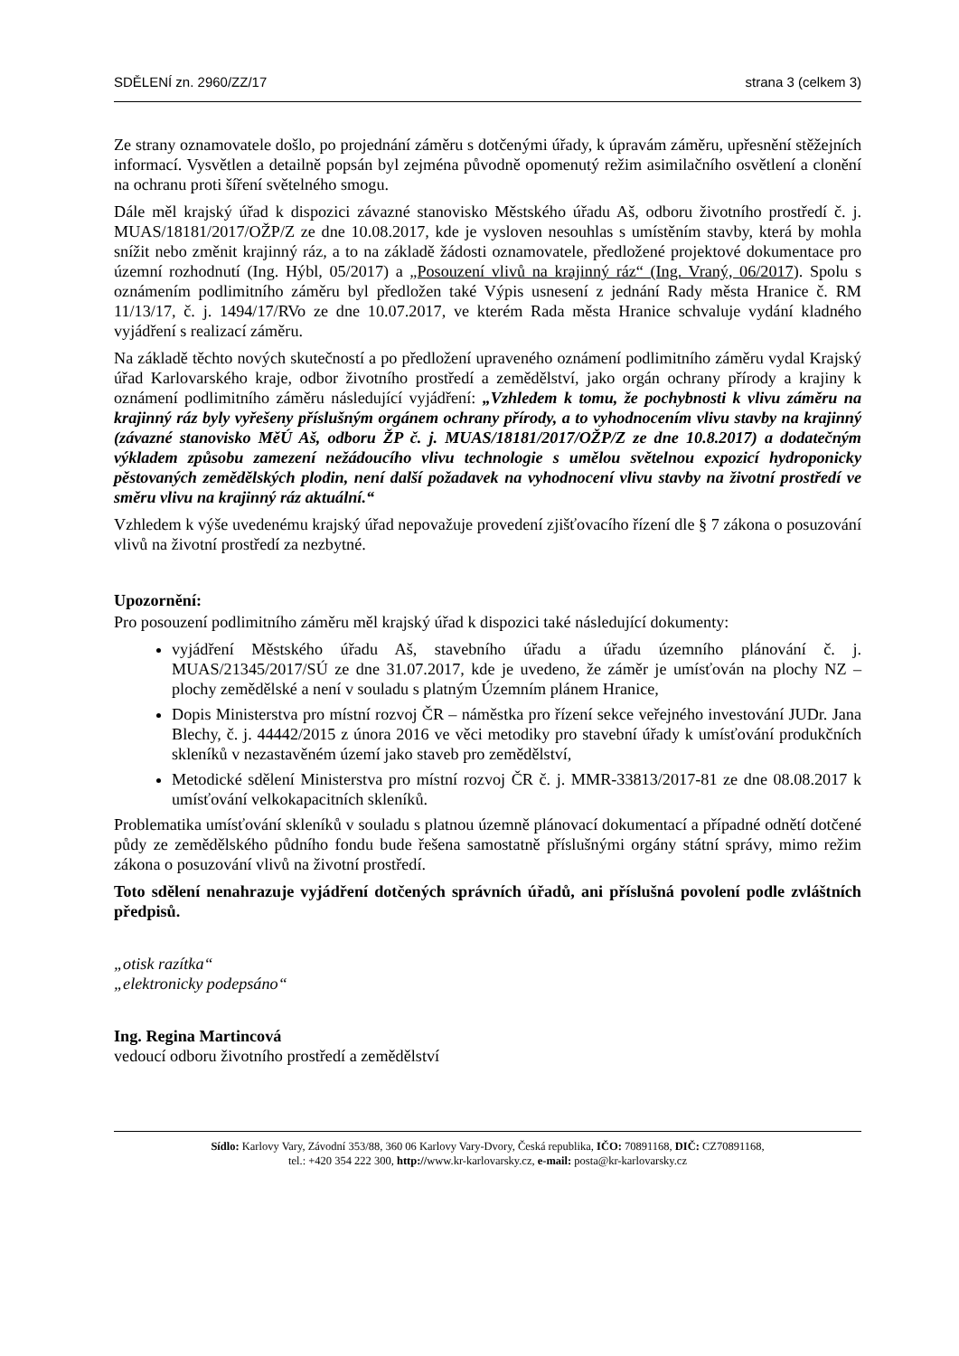SDĚLENÍ zn. 2960/ZZ/17 strana 3 (celkem 3)
Ze strany oznamovatele došlo, po projednání záměru s dotčenými úřady, k úpravám záměru, upřesnění stěžejních informací. Vysvětlen a detailně popsán byl zejména původně opomenutý režim asimilačního osvětlení a clonění na ochranu proti šíření světelného smogu.
Dále měl krajský úřad k dispozici závazné stanovisko Městského úřadu Aš, odboru životního prostředí č. j. MUAS/18181/2017/OŽP/Z ze dne 10.08.2017, kde je vysloven nesouhlas s umístěním stavby, která by mohla snížit nebo změnit krajinný ráz, a to na základě žádosti oznamovatele, předložené projektové dokumentace pro územní rozhodnutí (Ing. Hýbl, 05/2017) a „Posouzení vlivů na krajinný ráz“ (Ing. Vraný, 06/2017). Spolu s oznámením podlimitního záměru byl předložen také Výpis usnesení z jednání Rady města Hranice č. RM 11/13/17, č. j. 1494/17/RVo ze dne 10.07.2017, ve kterém Rada města Hranice schvaluje vydání kladného vyjádření s realizací záměru.
Na základě těchto nových skutečností a po předložení upraveného oznámení podlimitního záměru vydal Krajský úřad Karlovarského kraje, odbor životního prostředí a zemědělství, jako orgán ochrany přírody a krajiny k oznámení podlimitního záměru následující vyjádření: „Vzhledem k tomu, že pochybnosti k vlivu záměru na krajinný ráz byly vyřešeny příslušným orgánem ochrany přírody, a to vyhodnocením vlivu stavby na krajinný (závazné stanovisko MěÚ Aš, odboru ŽP č. j. MUAS/18181/2017/OŽP/Z ze dne 10.8.2017) a dodatečným výkladem způsobu zamezení nežádoucího vlivu technologie s umělou světelnou expozicí hydroponicky pěstovaných zemědělských plodin, není další požadavek na vyhodnocení vlivu stavby na životní prostředí ve směru vlivu na krajinný ráz aktuální.“
Vzhledem k výše uvedenému krajský úřad nepovažuje provedení zjišťovacího řízení dle § 7 zákona o posuzování vlivů na životní prostředí za nezbytné.
Upozornění:
Pro posouzení podlimitního záměru měl krajský úřad k dispozici také následující dokumenty:
vyjádření Městského úřadu Aš, stavebního úřadu a úřadu územního plánování č. j. MUAS/21345/2017/SÚ ze dne 31.07.2017, kde je uvedeno, že záměr je umísťován na plochy NZ – plochy zemědělské a není v souladu s platným Územním plánem Hranice,
Dopis Ministerstva pro místní rozvoj ČR – náměstka pro řízení sekce veřejného investování JUDr. Jana Blechy, č. j. 44442/2015 z února 2016 ve věci metodiky pro stavební úřady k umísťování produkčních skleníků v nezastavěném území jako staveb pro zemědělství,
Metodické sdělení Ministerstva pro místní rozvoj ČR č. j. MMR-33813/2017-81 ze dne 08.08.2017 k umísťování velkokapacitních skleníků.
Problematika umísťování skleníků v souladu s platnou územně plánovací dokumentací a případné odnětí dotčené půdy ze zemědělského půdního fondu bude řešena samostatně příslušnými orgány státní správy, mimo režim zákona o posuzování vlivů na životní prostředí.
Toto sdělení nenahrazuje vyjádření dotčených správních úřadů, ani příslušná povolení podle zvláštních předpisů.
„otisk razítka“
„elektronicky podepsáno“
Ing. Regina Martincová
vedoucí odboru životního prostředí a zemědělství
Sídlo: Karlovy Vary, Závodní 353/88, 360 06 Karlovy Vary-Dvory, Česká republika, IČO: 70891168, DIČ: CZ70891168,
tel.: +420 354 222 300, http://www.kr-karlovarsky.cz, e-mail: posta@kr-karlovarsky.cz